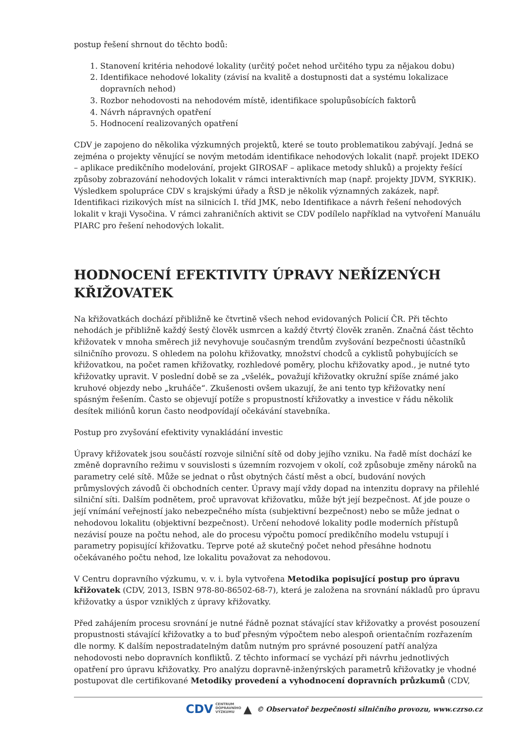postup řešení shrnout do těchto bodů:
1. Stanovení kritéria nehodové lokality (určitý počet nehod určitého typu za nějakou dobu)
2. Identifikace nehodové lokality (závisí na kvalitě a dostupnosti dat a systému lokalizace dopravních nehod)
3. Rozbor nehodovosti na nehodovém místě, identifikace spolupůsobících faktorů
4. Návrh nápravných opatření
5. Hodnocení realizovaných opatření
CDV je zapojeno do několika výzkumných projektů, které se touto problematikou zabývají. Jedná se zejména o projekty věnující se novým metodám identifikace nehodových lokalit (např. projekt IDEKO – aplikace predikčního modelování, projekt GIROSAF – aplikace metody shluků) a projekty řešící způsoby zobrazování nehodových lokalit v rámci interaktivních map (např. projekty JDVM, SYKRIK). Výsledkem spolupráce CDV s krajskými úřady a ŘSD je několik významných zakázek, např. Identifikaci rizikových míst na silnicích I. tříd JMK, nebo Identifikace a návrh řešení nehodových lokalit v kraji Vysočina. V rámci zahraničních aktivit se CDV podílelo například na vytvoření Manuálu PIARC pro řešení nehodových lokalit.
HODNOCENÍ EFEKTIVITY ÚPRAVY NEŘÍZENÝCH KŘIŽOVATEK
Na křižovatkách dochází přibližně ke čtvrtině všech nehod evidovaných Policií ČR. Při těchto nehodách je přibližně každý šestý člověk usmrcen a každý čtvrtý člověk zraněn. Značná část těchto křižovatek v mnoha směrech již nevyhovuje současným trendům zvyšování bezpečnosti účastníků silničního provozu. S ohledem na polohu křižovatky, množství chodců a cyklistů pohybujících se křižovatkou, na počet ramen křižovatky, rozhledové poměry, plochu křižovatky apod., je nutné tyto křižovatky upravit. V poslední době se za „všelék„ považují křižovatky okružní spíše známé jako kruhové objezdy nebo „kruháče“. Zkušenosti ovšem ukazují, že ani tento typ křižovatky není spásným řešením. Často se objevují potíže s propustností křižovatky a investice v řádu několik desítek miliónů korun často neodpovídají očekávání stavebníka.
Postup pro zvyšování efektivity vynakládání investic
Úpravy křižovatek jsou součástí rozvoje silniční sítě od doby jejího vzniku. Na řadě míst dochází ke změně dopravního režimu v souvislosti s územním rozvojem v okolí, což způsobuje změny nároků na parametry celé sítě. Může se jednat o růst obytných částí měst a obcí, budování nových průmyslových závodů či obchodních center. Úpravy mají vždy dopad na intenzitu dopravy na přilehlé silniční síti. Dalším podnětem, proč upravovat křižovatku, může být její bezpečnost. Ať jde pouze o její vnímání veřejností jako nebezpečného místa (subjektivní bezpečnost) nebo se může jednat o nehodovou lokalitu (objektivní bezpečnost). Určení nehodové lokality podle moderních přístupů nezávisí pouze na počtu nehod, ale do procesu výpočtu pomocí predikčního modelu vstupují i parametry popisující křižovatku. Teprve poté až skutečný počet nehod přesáhne hodnotu očekávaného počtu nehod, lze lokalitu považovat za nehodovou.
V Centru dopravního výzkumu, v. v. i. byla vytvořena Metodika popisující postup pro úpravu křižovatek (CDV, 2013, ISBN 978-80-86502-68-7), která je založena na srovnání nákladů pro úpravu křižovatky a úspor vzniklých z úpravy křižovatky.
Před zahájením procesu srovnání je nutné řádně poznat stávající stav křižovatky a provést posouzení propustnosti stávající křižovatky a to buď přesným výpočtem nebo alespoň orientačním rozřazením dle normy. K dalším nepostradatelným datům nutným pro správné posouzení patří analýza nehodovosti nebo dopravních konfliktů. Z těchto informací se vychází při návrhu jednotlivých opatření pro úpravu křižovatky. Pro analýzu dopravně-inženýrských parametrů křižovatky je vhodné postupovat dle certifikované Metodiky provedení a vyhodnocení dopravních průzkumů (CDV,
CDV CENTRUM
DOPRAVNÍHO
VÝZKUMU ▲ © Observatoř bezpečnosti silničního provozu, www.czrso.cz